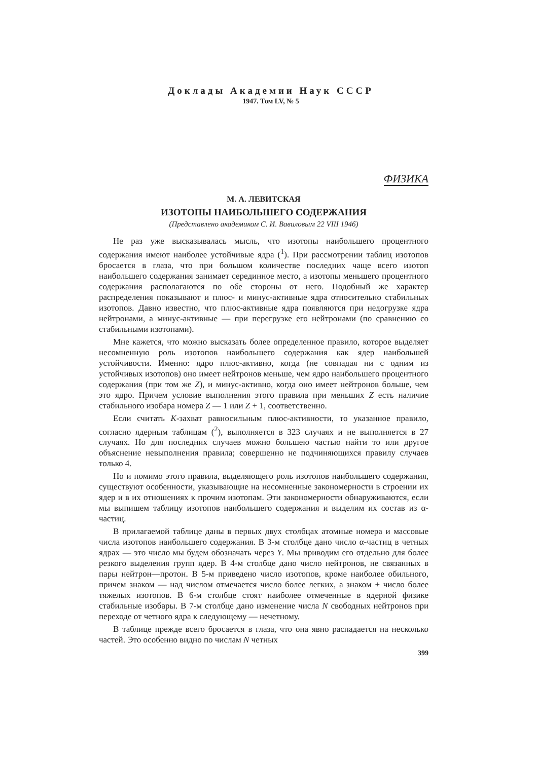Доклады Академии Наук СССР
1947. Том LV, № 5
ФИЗИКА
М. А. ЛЕВИТСКАЯ
ИЗОТОПЫ НАИБОЛЬШЕГО СОДЕРЖАНИЯ
(Представлено академиком С. И. Вавиловым 22 VIII 1946)
Не раз уже высказывалась мысль, что изотопы наибольшего процентного содержания имеют наиболее устойчивые ядра (<sup>1</sup>). При рассмотрении таблиц изотопов бросается в глаза, что при большом количестве последних чаще всего изотоп наибольшего содержания занимает серединное место, а изотопы меньшего процентного содержания располагаются по обе стороны от него. Подобный же характер распределения показывают и плюс- и минус-активные ядра относительно стабильных изотопов. Давно известно, что плюс-активные ядра появляются при недогрузке ядра нейтронами, а минус-активные — при перегрузке его нейтронами (по сравнению со стабильными изотопами).
Мне кажется, что можно высказать более определенное правило, которое выделяет несомненную роль изотопов наибольшего содержания как ядер наибольшей устойчивости. Именно: ядро плюс-активно, когда (не совпадая ни с одним из устойчивых изотопов) оно имеет нейтронов меньше, чем ядро наибольшего процентного содержания (при том же Z), и минус-активно, когда оно имеет нейтронов больше, чем это ядро. Причем условие выполнения этого правила при меньших Z есть наличие стабильного изобара номера Z — 1 или Z + 1, соответственно.
Если считать K-захват равносильным плюс-активности, то указанное правило, согласно ядерным таблицам (<sup>2</sup>), выполняется в 323 случаях и не выполняется в 27 случаях. Но для последних случаев можно большею частью найти то или другое объяснение невыполнения правила; совершенно не подчиняющихся правилу случаев только 4.
Но и помимо этого правила, выделяющего роль изотопов наибольшего содержания, существуют особенности, указывающие на несомненные закономерности в строении их ядер и в их отношениях к прочим изотопам. Эти закономерности обнаруживаются, если мы выпишем таблицу изотопов наибольшего содержания и выделим их состав из α-частиц.
В прилагаемой таблице даны в первых двух столбцах атомные номера и массовые числа изотопов наибольшего содержания. В 3-м столбце дано число α-частиц в четных ядрах — это число мы будем обозначать через Y. Мы приводим его отдельно для более резкого выделения групп ядер. В 4-м столбце дано число нейтронов, не связанных в пары нейтрон—протон. В 5-м приведено число изотопов, кроме наиболее обильного, причем знаком — над числом отмечается число более легких, а знаком + число более тяжелых изотопов. В 6-м столбце стоят наиболее отмеченные в ядерной физике стабильные изобары. В 7-м столбце дано изменение числа N свободных нейтронов при переходе от четного ядра к следующему — нечетному.
В таблице прежде всего бросается в глаза, что она явно распадается на несколько частей. Это особенно видно по числам N четных
399